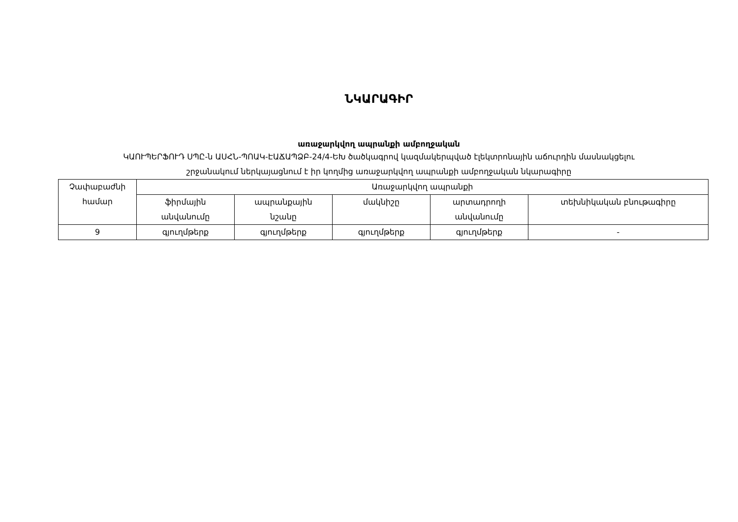ՆԿԱՐԱԳԻՐ
առաջարկվող ապրանքի ամբողջական
ԿԱՈՒՊԵՐՖՈՒԴ ՍՊԸ-ն ԱՍՀՆ-ՊՈԱԿ-ԷԱՃԱՊՁԲ-24/4-ԵԽ ծածկագրով կազմակերպված էլեկտրոնային աճուրդին մասնակցելու
շրջանակում ներկայացնում է իր կողմից առաջարկվող ապրանքի ամբողջական նկարագիրը
| Չափաբաժնի համար | Առաջարկվող ապրանքի | | | | |
| --- | --- | --- | --- | --- | --- |
| | ֆիրմային անվանումը | ապրանքային նշանը | մակնիշը | արտադրողի անվանումը | տեխնիկական բնութագիրը |
| 9 | գյուղմթերք | գյուղմթերք | գյուղմթերք | գյուղմթերք | - |